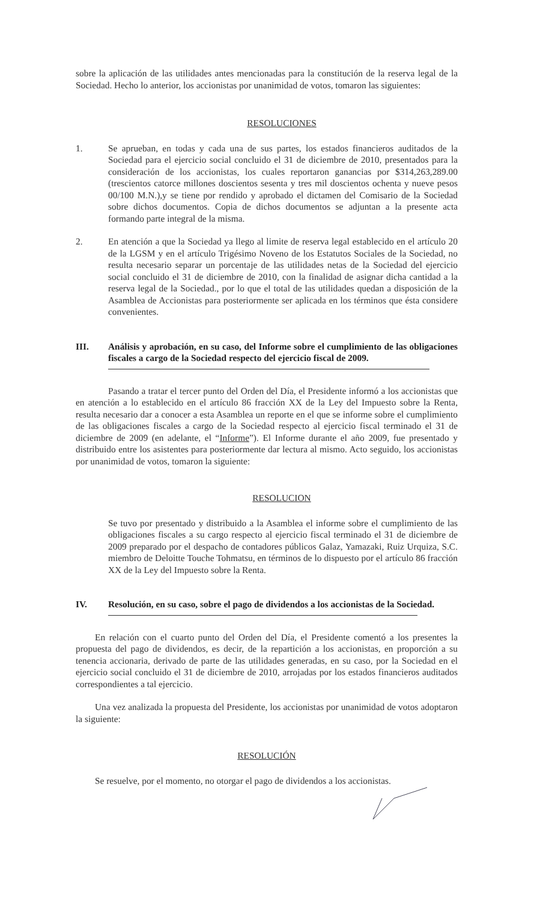sobre la aplicación de las utilidades antes mencionadas para la constitución de la reserva legal de la Sociedad. Hecho lo anterior, los accionistas por unanimidad de votos, tomaron las siguientes:
RESOLUCIONES
1. Se aprueban, en todas y cada una de sus partes, los estados financieros auditados de la Sociedad para el ejercicio social concluido el 31 de diciembre de 2010, presentados para la consideración de los accionistas, los cuales reportaron ganancias por $314,263,289.00 (trescientos catorce millones doscientos sesenta y tres mil doscientos ochenta y nueve pesos 00/100 M.N.),y se tiene por rendido y aprobado el dictamen del Comisario de la Sociedad sobre dichos documentos. Copia de dichos documentos se adjuntan a la presente acta formando parte integral de la misma.
2. En atención a que la Sociedad ya llego al limite de reserva legal establecido en el artículo 20 de la LGSM y en el artículo Trigésimo Noveno de los Estatutos Sociales de la Sociedad, no resulta necesario separar un porcentaje de las utilidades netas de la Sociedad del ejercicio social concluido el 31 de diciembre de 2010, con la finalidad de asignar dicha cantidad a la reserva legal de la Sociedad., por lo que el total de las utilidades quedan a disposición de la Asamblea de Accionistas para posteriormente ser aplicada en los términos que ésta considere convenientes.
III. Análisis y aprobación, en su caso, del Informe sobre el cumplimiento de las obligaciones fiscales a cargo de la Sociedad respecto del ejercicio fiscal de 2009.
Pasando a tratar el tercer punto del Orden del Día, el Presidente informó a los accionistas que en atención a lo establecido en el artículo 86 fracción XX de la Ley del Impuesto sobre la Renta, resulta necesario dar a conocer a esta Asamblea un reporte en el que se informe sobre el cumplimiento de las obligaciones fiscales a cargo de la Sociedad respecto al ejercicio fiscal terminado el 31 de diciembre de 2009 (en adelante, el “Informe”). El Informe durante el año 2009, fue presentado y distribuido entre los asistentes para posteriormente dar lectura al mismo. Acto seguido, los accionistas por unanimidad de votos, tomaron la siguiente:
RESOLUCION
Se tuvo por presentado y distribuido a la Asamblea el informe sobre el cumplimiento de las obligaciones fiscales a su cargo respecto al ejercicio fiscal terminado el 31 de diciembre de 2009 preparado por el despacho de contadores públicos Galaz, Yamazaki, Ruiz Urquiza, S.C. miembro de Deloitte Touche Tohmatsu, en términos de lo dispuesto por el artículo 86 fracción XX de la Ley del Impuesto sobre la Renta.
IV. Resolución, en su caso, sobre el pago de dividendos a los accionistas de la Sociedad.
En relación con el cuarto punto del Orden del Día, el Presidente comentó a los presentes la propuesta del pago de dividendos, es decir, de la repartición a los accionistas, en proporción a su tenencia accionaria, derivado de parte de las utilidades generadas, en su caso, por la Sociedad en el ejercicio social concluido el 31 de diciembre de 2010, arrojadas por los estados financieros auditados correspondientes a tal ejercicio.
Una vez analizada la propuesta del Presidente, los accionistas por unanimidad de votos adoptaron la siguiente:
RESOLUCIÓN
Se resuelve, por el momento, no otorgar el pago de dividendos a los accionistas.